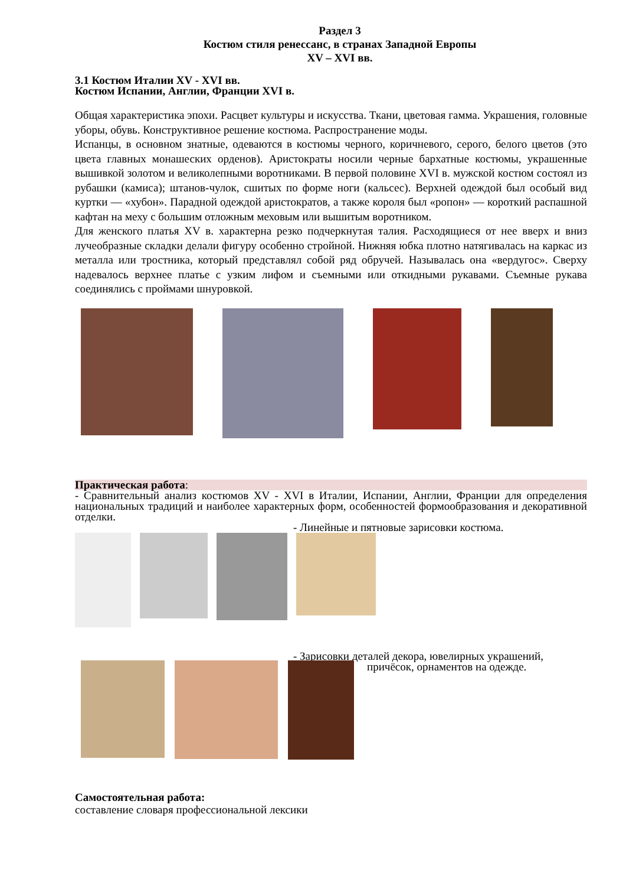Раздел 3
Костюм стиля ренессанс, в странах Западной Европы
XV – XVI вв.
3.1 Костюм Италии XV - XVI вв.
Костюм Испании, Англии, Франции XVI в.
Общая характеристика эпохи. Расцвет культуры и искусства. Ткани, цветовая гамма. Украшения, головные уборы, обувь. Конструктивное решение костюма. Распространение моды.
Испанцы, в основном знатные, одеваются в костюмы черного, коричневого, серого, белого цветов (это цвета главных монашеских орденов). Аристократы носили черные бархатные костюмы, украшенные вышивкой золотом и великолепными воротниками. В первой половине XVI в. мужской костюм состоял из рубашки (камиса); штанов-чулок, сшитых по форме ноги (кальсес). Верхней одеждой был особый вид куртки — «хубон». Парадной одеждой аристократов, а также короля был «ропон» — короткий распашной кафтан на меху с большим отложным меховым или вышитым воротником.
Для женского платья XV в. характерна резко подчеркнутая талия. Расходящиеся от нее вверх и вниз лучеобразные складки делали фигуру особенно стройной. Нижняя юбка плотно натягивалась на каркас из металла или тростника, который представлял собой ряд обручей. Называлась она «вердугос». Сверху надевалось верхнее платье с узким лифом и съемными или откидными рукавами. Съемные рукава соединялись с проймами шнуровкой.
Практическая работа:
- Сравнительный анализ костюмов XV - XVI в Италии, Испании, Англии, Франции для определения национальных традиций и наиболее характерных форм, особенностей формообразования и декоративной отделки.
- Линейные и пятновые зарисовки костюма.
- Зарисовки деталей декора, ювелирных украшений,
причёсок, орнаментов на одежде.
Самостоятельная работа:
составление словаря профессиональной лексики